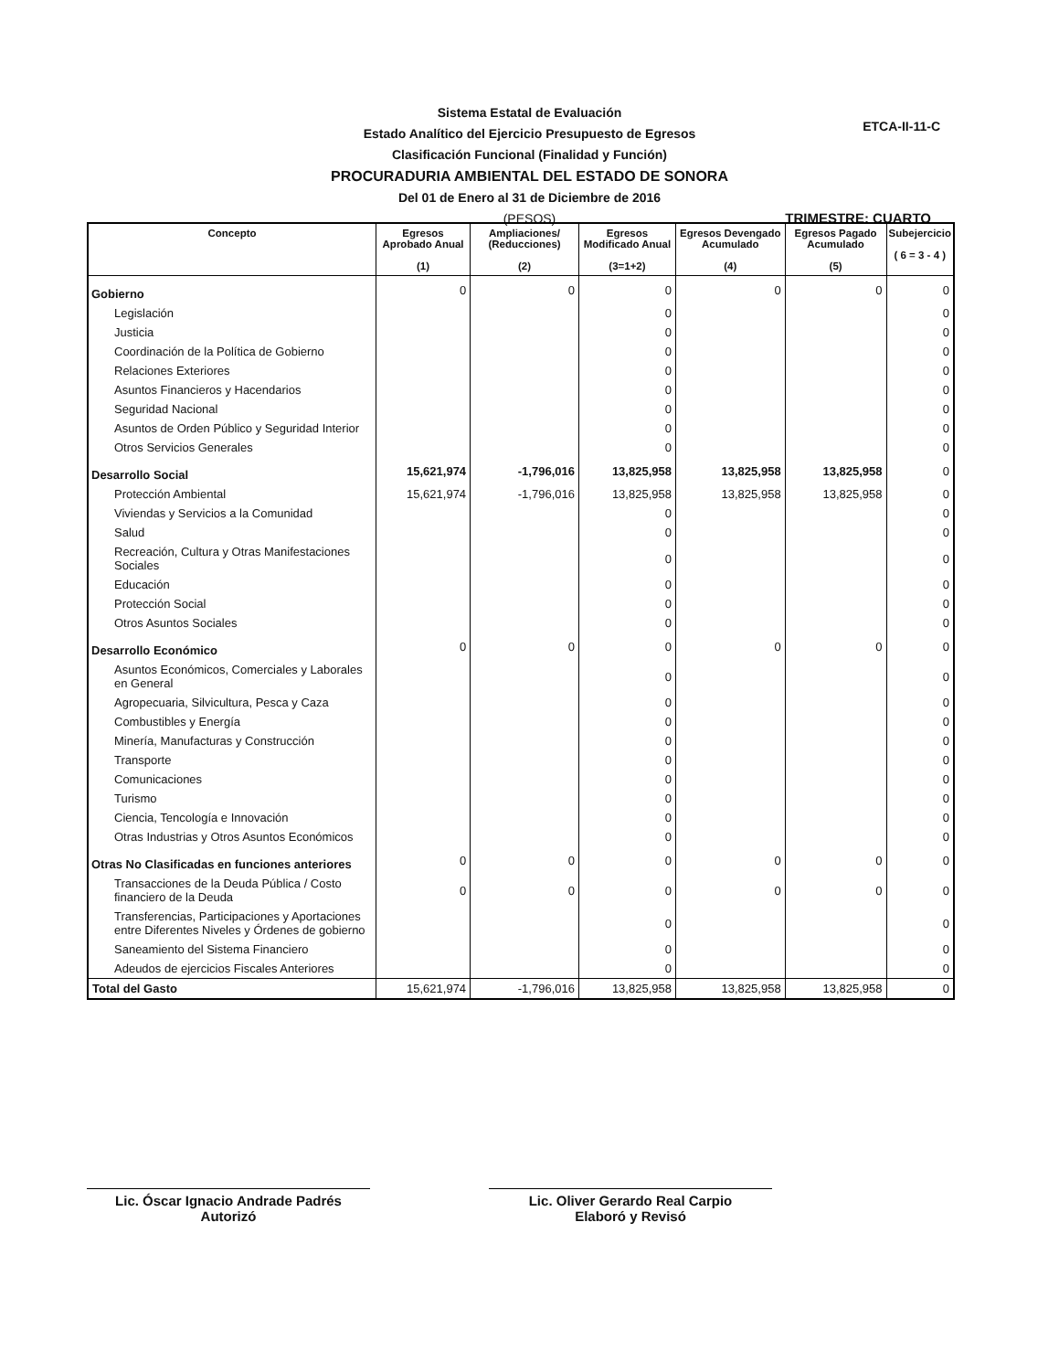Sistema Estatal de Evaluación
Estado Analítico del Ejercicio Presupuesto de Egresos
Clasificación Funcional (Finalidad y Función)
PROCURADURIA AMBIENTAL DEL ESTADO DE SONORA
Del 01 de Enero al 31 de Diciembre de 2016
(PESOS)
ETCA-II-11-C
TRIMESTRE: CUARTO
| Concepto | Egresos Aprobado Anual (1) | Ampliaciones/ (Reducciones) (2) | Egresos Modificado Anual (3=1+2) | Egresos Devengado Acumulado (4) | Egresos Pagado Acumulado (5) | Subejercicio ( 6 = 3 - 4 ) |
| --- | --- | --- | --- | --- | --- | --- |
| Gobierno | 0 | 0 | 0 | 0 | 0 | 0 |
| Legislación | | | 0 | | | 0 |
| Justicia | | | 0 | | | 0 |
| Coordinación de la Política de Gobierno | | | 0 | | | 0 |
| Relaciones Exteriores | | | 0 | | | 0 |
| Asuntos Financieros y Hacendarios | | | 0 | | | 0 |
| Seguridad Nacional | | | 0 | | | 0 |
| Asuntos de Orden Público y Seguridad Interior | | | 0 | | | 0 |
| Otros Servicios Generales | | | 0 | | | 0 |
| Desarrollo Social | 15,621,974 | -1,796,016 | 13,825,958 | 13,825,958 | 13,825,958 | 0 |
| Protección Ambiental | 15,621,974 | -1,796,016 | 13,825,958 | 13,825,958 | 13,825,958 | 0 |
| Viviendas y Servicios a la Comunidad | | | 0 | | | 0 |
| Salud | | | 0 | | | 0 |
| Recreación, Cultura y Otras Manifestaciones Sociales | | | 0 | | | 0 |
| Educación | | | 0 | | | 0 |
| Protección Social | | | 0 | | | 0 |
| Otros Asuntos Sociales | | | 0 | | | 0 |
| Desarrollo Económico | 0 | 0 | 0 | 0 | 0 | 0 |
| Asuntos Económicos, Comerciales y Laborales en General | | | 0 | | | 0 |
| Agropecuaria, Silvicultura, Pesca y Caza | | | 0 | | | 0 |
| Combustibles y Energía | | | 0 | | | 0 |
| Minería, Manufacturas y Construcción | | | 0 | | | 0 |
| Transporte | | | 0 | | | 0 |
| Comunicaciones | | | 0 | | | 0 |
| Turismo | | | 0 | | | 0 |
| Ciencia, Tencología e Innovación | | | 0 | | | 0 |
| Otras Industrias y Otros Asuntos Económicos | | | 0 | | | 0 |
| Otras No Clasificadas en funciones anteriores | 0 | 0 | 0 | 0 | 0 | 0 |
| Transacciones de la Deuda Pública / Costo financiero de la Deuda | 0 | 0 | 0 | 0 | 0 | 0 |
| Transferencias, Participaciones y Aportaciones entre Diferentes Niveles y Órdenes de gobierno | | | 0 | | | 0 |
| Saneamiento del Sistema Financiero | | | 0 | | | 0 |
| Adeudos de ejercicios Fiscales Anteriores | | | 0 | | | 0 |
| Total del Gasto | 15,621,974 | -1,796,016 | 13,825,958 | 13,825,958 | 13,825,958 | 0 |
Lic. Óscar Ignacio Andrade Padrés
Autorizó
Lic. Oliver Gerardo Real Carpio
Elaboró y Revisó